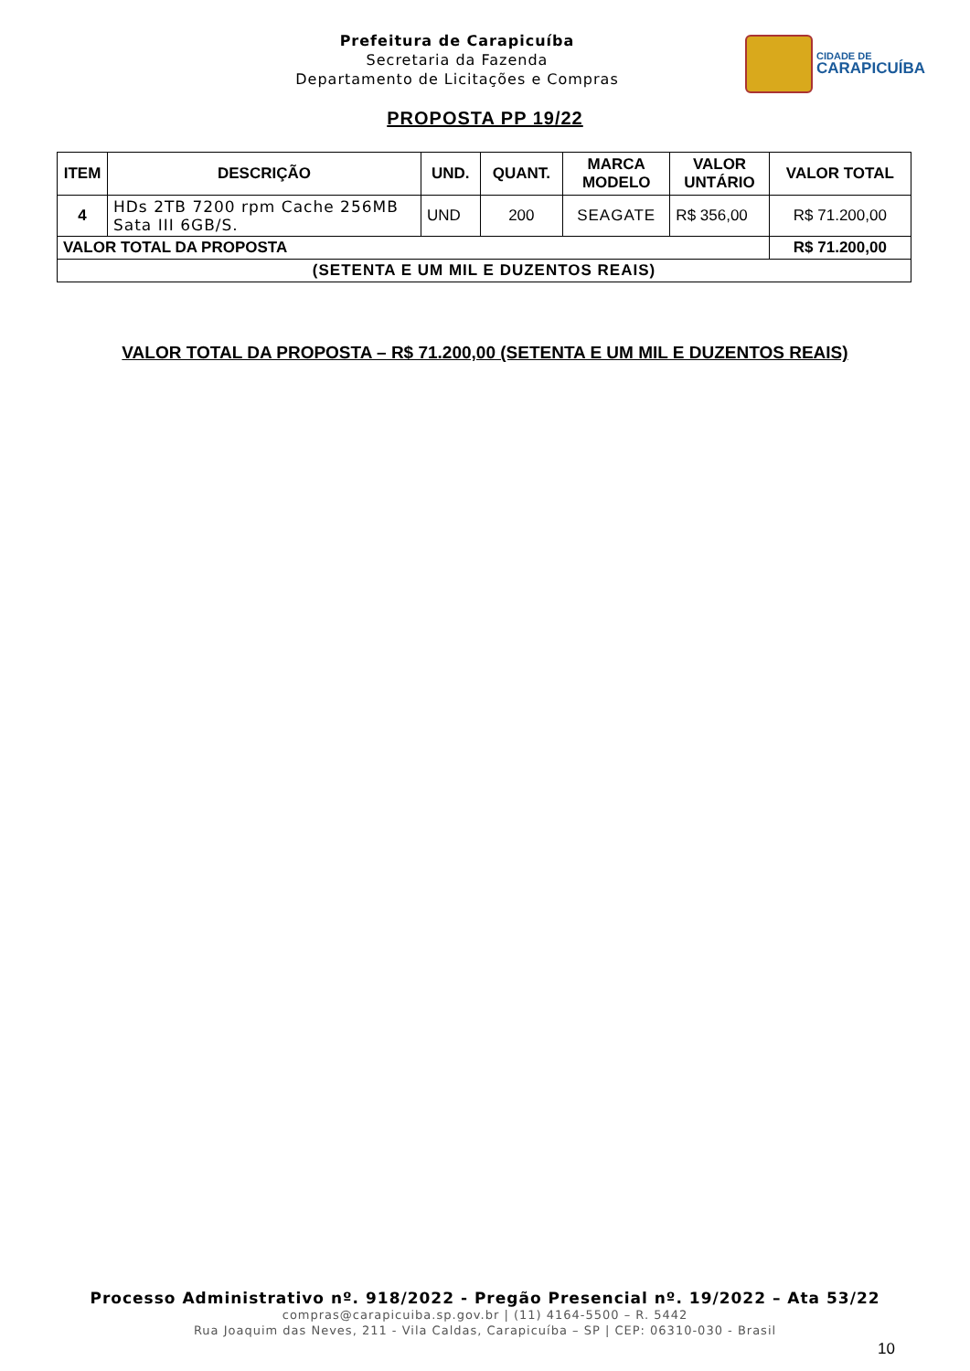Prefeitura de Carapicuíba
Secretaria da Fazenda
Departamento de Licitações e Compras
CIDADE DE
CARAPICUÍBA
PROPOSTA PP 19/22
| ITEM | DESCRIÇÃO | UND. | QUANT. | MARCA MODELO | VALOR UNTÁRIO | VALOR TOTAL |
| --- | --- | --- | --- | --- | --- | --- |
| 4 | HDs 2TB 7200 rpm Cache 256MB Sata III 6GB/S. | UND | 200 | SEAGATE | R$ 356,00 | R$ 71.200,00 |
| VALOR TOTAL DA PROPOSTA | | | | | | R$ 71.200,00 |
| (SETENTA E UM MIL E DUZENTOS REAIS) | | | | | | |
VALOR TOTAL DA PROPOSTA – R$ 71.200,00 (SETENTA E UM MIL E DUZENTOS REAIS)
Processo Administrativo nº. 918/2022 - Pregão Presencial nº. 19/2022 – Ata 53/22
compras@carapicuiba.sp.gov.br | (11) 4164-5500 – R. 5442
Rua Joaquim das Neves, 211 - Vila Caldas, Carapicuíba – SP | CEP: 06310-030 - Brasil
10